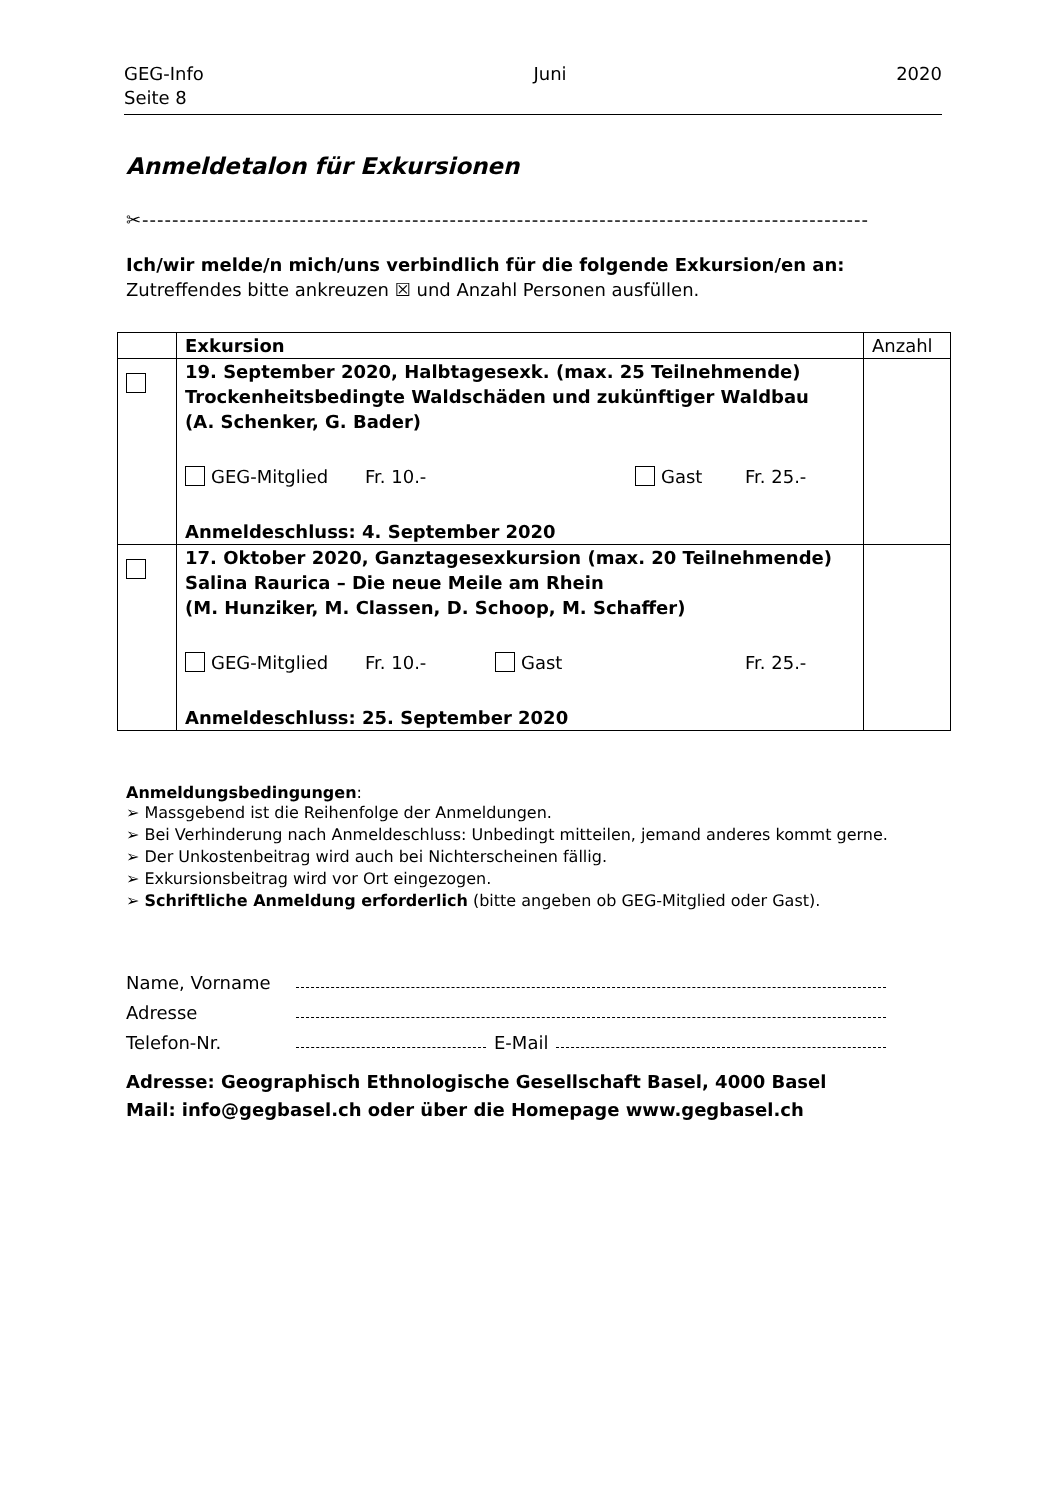GEG-Info
Seite 8
Juni 2020
Anmeldetalon für Exkursionen
✂-------------------------------------------------------------------------------------------------
Ich/wir melde/n mich/uns verbindlich für die folgende Exkursion/en an:
Zutreffendes bitte ankreuzen ☒ und Anzahl Personen ausfüllen.
| | Exkursion | Anzahl |
| --- | --- | --- |
| | 19. September 2020, Halbtagesexk. (max. 25 Teilnehmende) Trockenheitsbedingte Waldschäden und zukünftiger Waldbau (A. Schenker, G. Bader) GEG-Mitglied Fr. 10.- Gast Fr. 25.- Anmeldeschluss: 4. September 2020 | |
| | 17. Oktober 2020, Ganztagesexkursion (max. 20 Teilnehmende) Salina Raurica – Die neue Meile am Rhein (M. Hunziker, M. Classen, D. Schoop, M. Schaffer) GEG-Mitglied Fr. 10.- Gast Fr. 25.- Anmeldeschluss: 25. September 2020 | |
Anmeldungsbedingungen:
➢ Massgebend ist die Reihenfolge der Anmeldungen.
➢ Bei Verhinderung nach Anmeldeschluss: Unbedingt mitteilen, jemand anderes kommt gerne.
➢ Der Unkostenbeitrag wird auch bei Nichterscheinen fällig.
➢ Exkursionsbeitrag wird vor Ort eingezogen.
➢ Schriftliche Anmeldung erforderlich (bitte angeben ob GEG-Mitglied oder Gast).
Name, Vorname
Adresse
Telefon-Nr. E-Mail
Adresse: Geographisch Ethnologische Gesellschaft Basel, 4000 Basel
Mail: info@gegbasel.ch oder über die Homepage www.gegbasel.ch